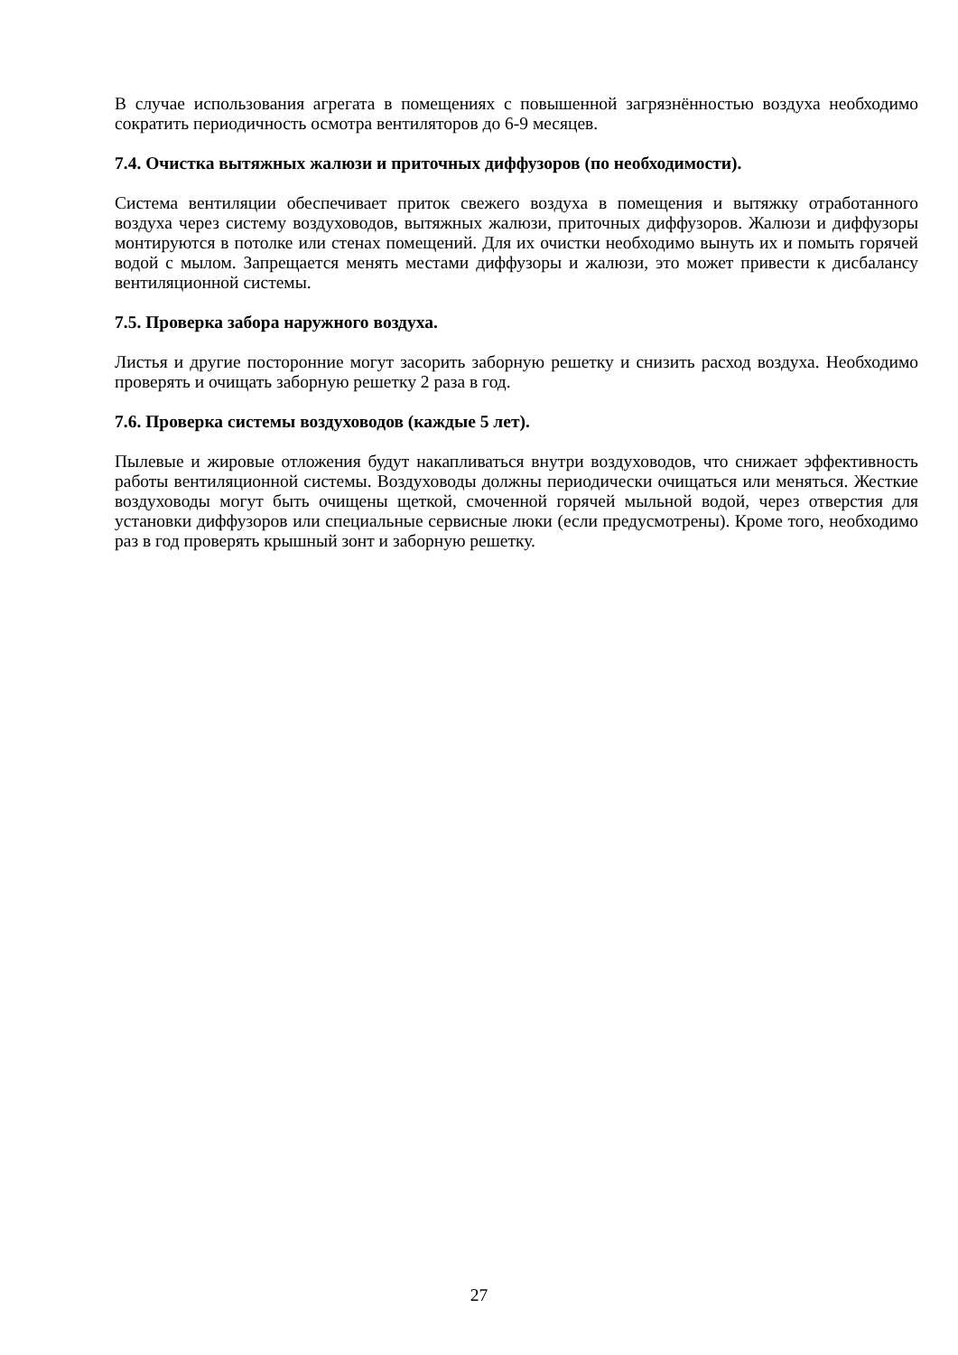В случае использования агрегата в помещениях с повышенной загрязнённостью воздуха необходимо сократить периодичность осмотра вентиляторов до 6-9 месяцев.
7.4. Очистка вытяжных жалюзи и приточных диффузоров (по необходимости).
Система вентиляции обеспечивает приток свежего воздуха в помещения и вытяжку отработанного воздуха через систему воздуховодов, вытяжных жалюзи, приточных диффузоров. Жалюзи и диффузоры монтируются в потолке или стенах помещений. Для их очистки необходимо вынуть их и помыть горячей водой с мылом. Запрещается менять местами диффузоры и жалюзи, это может привести к дисбалансу вентиляционной системы.
7.5. Проверка забора наружного воздуха.
Листья и другие посторонние могут засорить заборную решетку и снизить расход воздуха. Необходимо проверять и очищать заборную решетку 2 раза в год.
7.6. Проверка системы воздуховодов (каждые 5 лет).
Пылевые и жировые отложения будут накапливаться внутри воздуховодов, что снижает эффективность работы вентиляционной системы. Воздуховоды должны периодически очищаться или меняться. Жесткие воздуховоды могут быть очищены щеткой, смоченной горячей мыльной водой, через отверстия для установки диффузоров или специальные сервисные люки (если предусмотрены). Кроме того, необходимо раз в год проверять крышный зонт и заборную решетку.
27